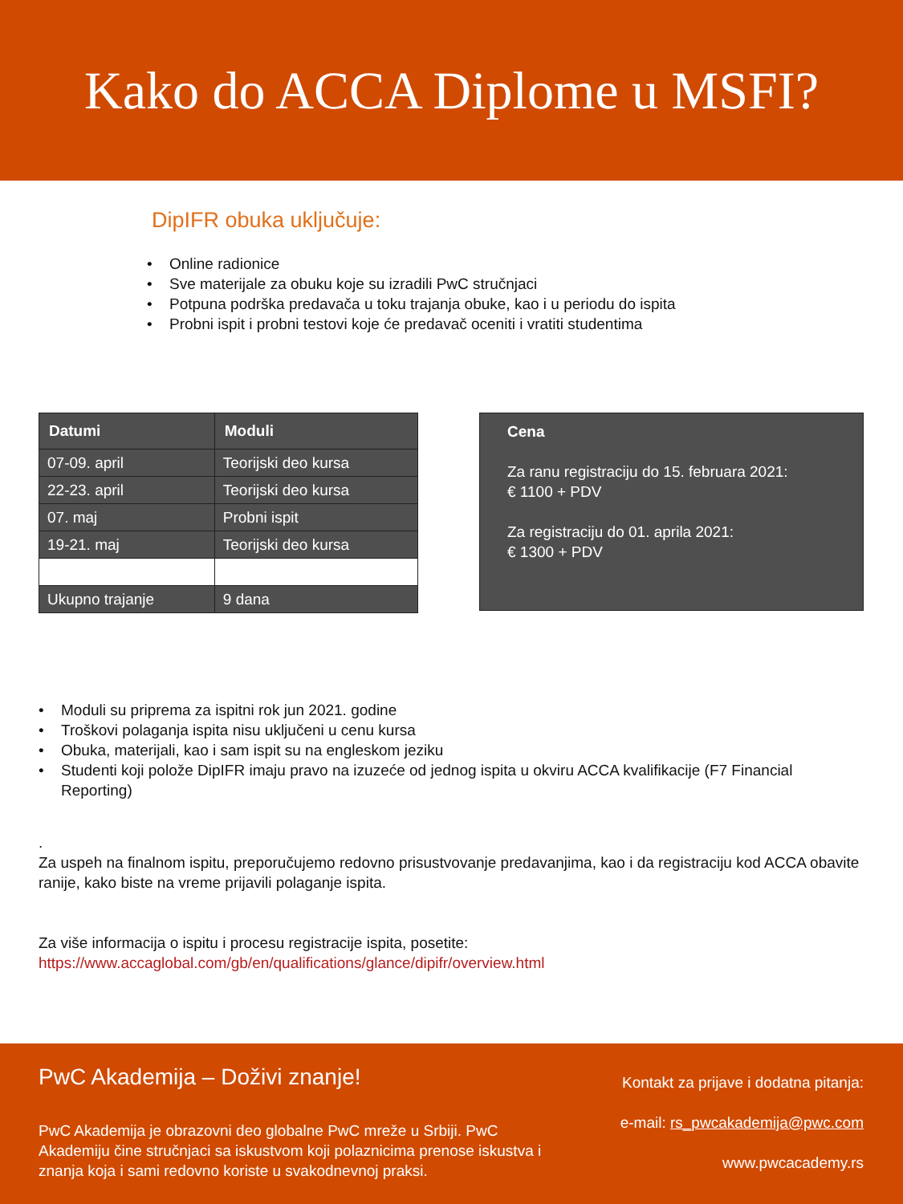Kako do ACCA Diplome u MSFI?
DipIFR obuka uključuje:
• Online radionice
• Sve materijale za obuku koje su izradili PwC stručnjaci
• Potpuna podrška predavača u toku trajanja obuke, kao i u periodu do ispita
• Probni ispit i probni testovi koje će predavač oceniti i vratiti studentima
| Datumi | Moduli |
| --- | --- |
| 07-09. april | Teorijski deo kursa |
| 22-23. april | Teorijski deo kursa |
| 07. maj | Probni ispit |
| 19-21. maj | Teorijski deo kursa |
| Ukupno trajanje | 9 dana |
Cena
Za ranu registraciju do 15. februara 2021:
€ 1100 + PDV
Za registraciju do 01. aprila 2021:
€ 1300 + PDV
• Moduli su priprema za ispitni rok jun 2021. godine
• Troškovi polaganja ispita nisu uključeni u cenu kursa
• Obuka, materijali, kao i sam ispit su na engleskom jeziku
• Studenti koji polože DipIFR imaju pravo na izuzeće od jednog ispita u okviru ACCA kvalifikacije (F7 Financial Reporting)
.
Za uspeh na finalnom ispitu, preporučujemo redovno prisustvovanje predavanjima, kao i da registraciju kod ACCA obavite ranije, kako biste na vreme prijavili polaganje ispita.
Za više informacija o ispitu i procesu registracije ispita, posetite:
https://www.accaglobal.com/gb/en/qualifications/glance/dipifr/overview.html
PwC Akademija – Doživi znanje!
PwC Akademija je obrazovni deo globalne PwC mreže u Srbiji. PwC Akademiju čine stručnjaci sa iskustvom koji polaznicima prenose iskustva i znanja koja i sami redovno koriste u svakodnevnoj praksi.
Kontakt za prijave i dodatna pitanja:
e-mail: rs_pwcakademija@pwc.com
www.pwcacademy.rs